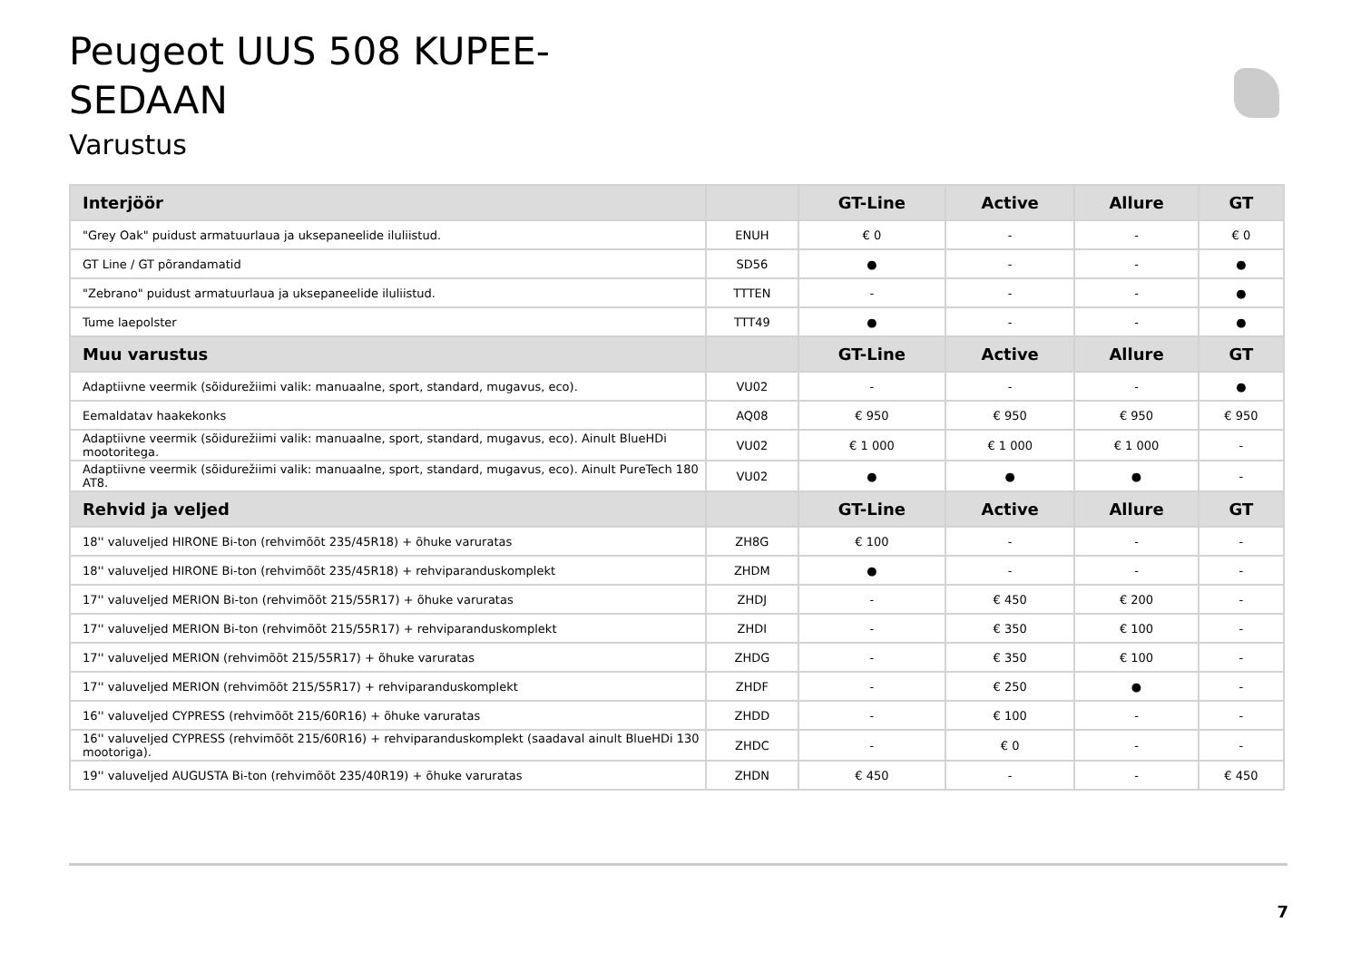Peugeot UUS 508 KUPEE-
SEDAAN
Varustus
| Interjöör | | GT-Line | Active | Allure | GT |
| --- | --- | --- | --- | --- | --- |
| "Grey Oak" puidust armatuurlaua ja uksepaneelide iluliistud. | ENUH | € 0 | - | - | € 0 |
| GT Line / GT põrandamatid | SD56 | ● | - | - | ● |
| "Zebrano" puidust armatuurlaua ja uksepaneelide iluliistud. | TTTEN | - | - | - | ● |
| Tume laepolster | TTT49 | ● | - | - | ● |
| Muu varustus | | GT-Line | Active | Allure | GT |
| Adaptiivne veermik (sõidurežiimi valik: manuaalne, sport, standard, mugavus, eco). | VU02 | - | - | - | ● |
| Eemaldatav haakekonks | AQ08 | € 950 | € 950 | € 950 | € 950 |
| Adaptiivne veermik (sõidurežiimi valik: manuaalne, sport, standard, mugavus, eco). Ainult BlueHDi mootoritega. | VU02 | € 1 000 | € 1 000 | € 1 000 | - |
| Adaptiivne veermik (sõidurežiimi valik: manuaalne, sport, standard, mugavus, eco). Ainult PureTech 180 AT8. | VU02 | ● | ● | ● | - |
| Rehvid ja veljed | | GT-Line | Active | Allure | GT |
| 18'' valuveljed HIRONE Bi-ton (rehvimõõt 235/45R18) + õhuke varuratas | ZH8G | € 100 | - | - | - |
| 18'' valuveljed HIRONE Bi-ton (rehvimõõt 235/45R18) + rehviparanduskomplekt | ZHDM | ● | - | - | - |
| 17'' valuveljed MERION Bi-ton (rehvimõõt 215/55R17) + õhuke varuratas | ZHDJ | - | € 450 | € 200 | - |
| 17'' valuveljed MERION Bi-ton (rehvimõõt 215/55R17) + rehviparanduskomplekt | ZHDI | - | € 350 | € 100 | - |
| 17'' valuveljed MERION (rehvimõõt 215/55R17) + õhuke varuratas | ZHDG | - | € 350 | € 100 | - |
| 17'' valuveljed MERION (rehvimõõt 215/55R17) + rehviparanduskomplekt | ZHDF | - | € 250 | ● | - |
| 16'' valuveljed CYPRESS (rehvimõõt 215/60R16) + õhuke varuratas | ZHDD | - | € 100 | - | - |
| 16'' valuveljed CYPRESS (rehvimõõt 215/60R16) + rehviparanduskomplekt (saadaval ainult BlueHDi 130 mootoriga). | ZHDC | - | € 0 | - | - |
| 19'' valuveljed AUGUSTA Bi-ton (rehvimõõt 235/40R19) + õhuke varuratas | ZHDN | € 450 | - | - | € 450 |
7